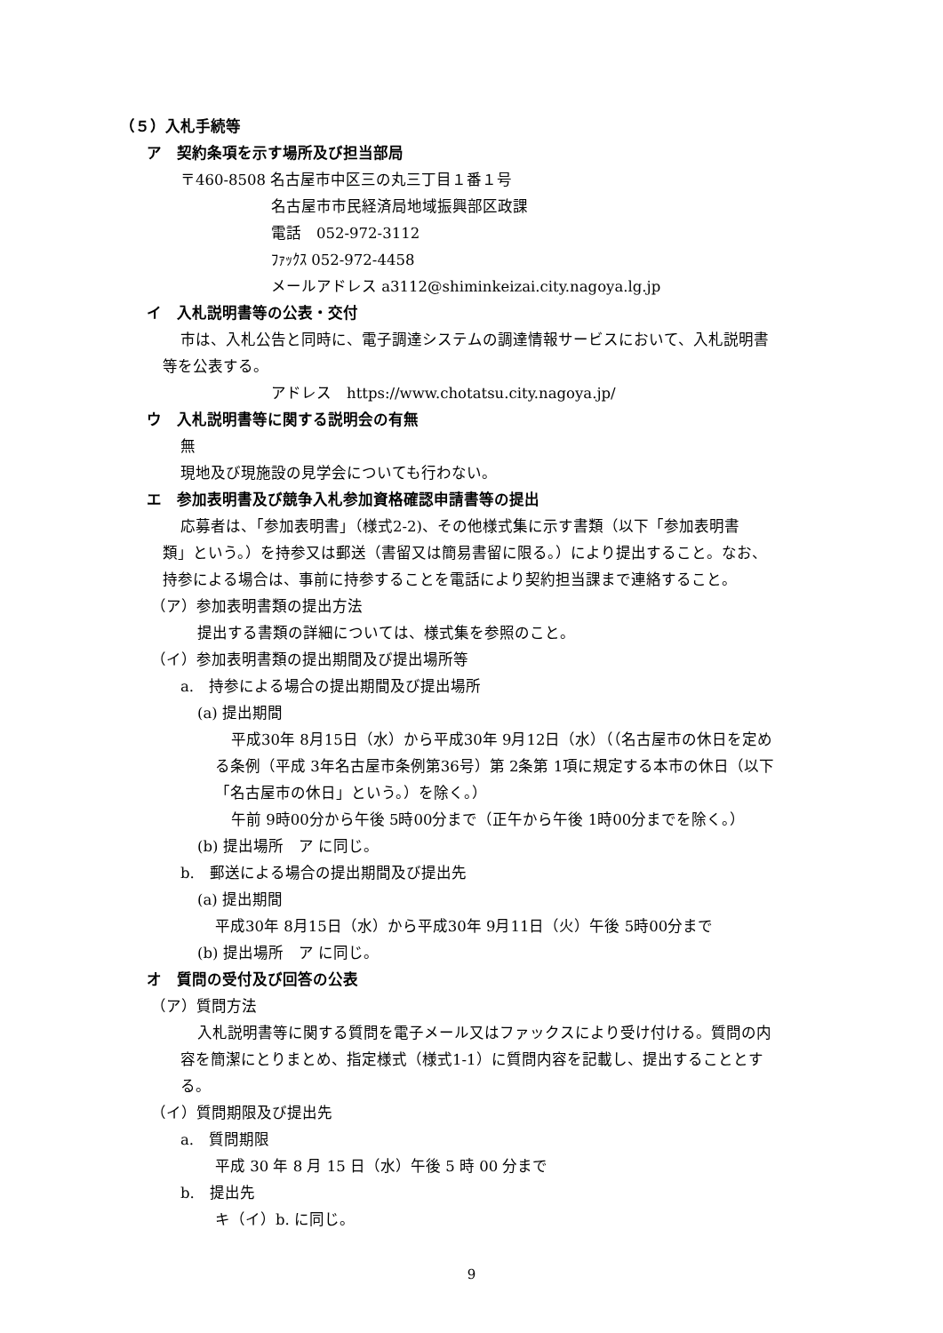（５）入札手続等
ア　契約条項を示す場所及び担当部局
〒460-8508 名古屋市中区三の丸三丁目１番１号
名古屋市市民経済局地域振興部区政課
電話　052-972-3112
ﾌｧｯｸｽ 052-972-4458
メールアドレス a3112@shiminkeizai.city.nagoya.lg.jp
イ　入札説明書等の公表・交付
市は、入札公告と同時に、電子調達システムの調達情報サービスにおいて、入札説明書
等を公表する。
アドレス　https://www.chotatsu.city.nagoya.jp/
ウ　入札説明書等に関する説明会の有無
無
現地及び現施設の見学会についても行わない。
エ　参加表明書及び競争入札参加資格確認申請書等の提出
応募者は、「参加表明書」（様式2-2)、その他様式集に示す書類（以下「参加表明書
類」という。）を持参又は郵送（書留又は簡易書留に限る。）により提出すること。なお、
持参による場合は、事前に持参することを電話により契約担当課まで連絡すること。
（ア）参加表明書類の提出方法
提出する書類の詳細については、様式集を参照のこと。
（イ）参加表明書類の提出期間及び提出場所等
a.　持参による場合の提出期間及び提出場所
(a) 提出期間
平成30年 8月15日（水）から平成30年 9月12日（水）（（名古屋市の休日を定め
る条例（平成 3年名古屋市条例第36号）第 2条第 1項に規定する本市の休日（以下
「名古屋市の休日」という。）を除く。）
午前 9時00分から午後 5時00分まで（正午から午後 1時00分までを除く。）
(b) 提出場所　ア に同じ。
b.　郵送による場合の提出期間及び提出先
(a) 提出期間
平成30年 8月15日（水）から平成30年 9月11日（火）午後 5時00分まで
(b) 提出場所　ア に同じ。
オ　質問の受付及び回答の公表
（ア）質問方法
入札説明書等に関する質問を電子メール又はファックスにより受け付ける。質問の内
容を簡潔にとりまとめ、指定様式（様式1-1）に質問内容を記載し、提出することとす
る。
（イ）質問期限及び提出先
a.　質問期限
平成 30 年 8 月 15 日（水）午後 5 時 00 分まで
b.　提出先
キ（イ）b. に同じ。
9